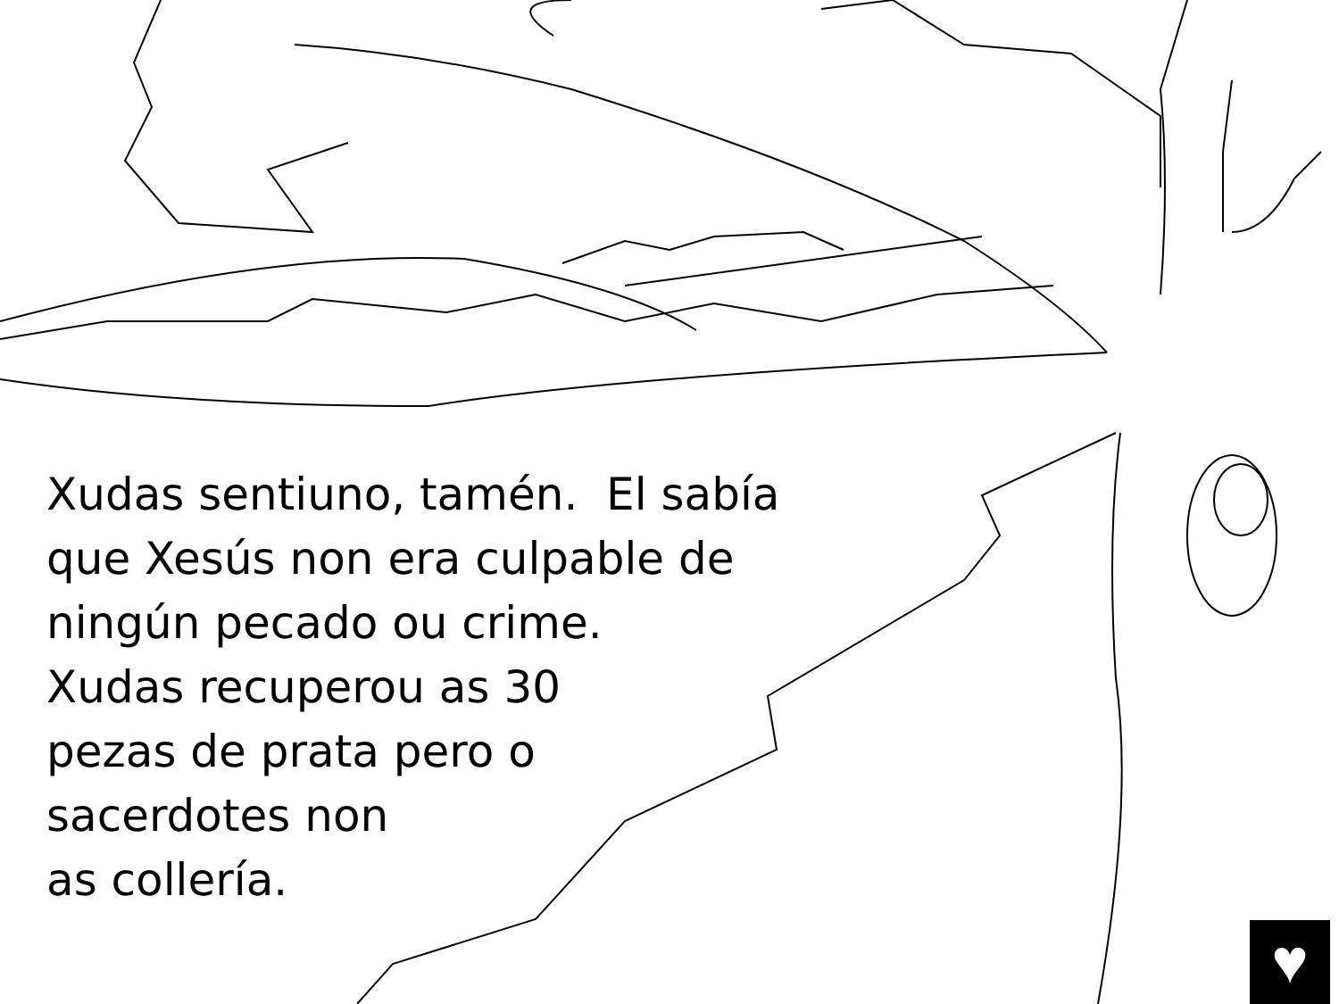Xudas sentiuno, tamén. El sabía
que Xesús non era culpable de
ningún pecado ou crime.
Xudas recuperou as 30
pezas de prata pero o
sacerdotes non
as collería.
♥